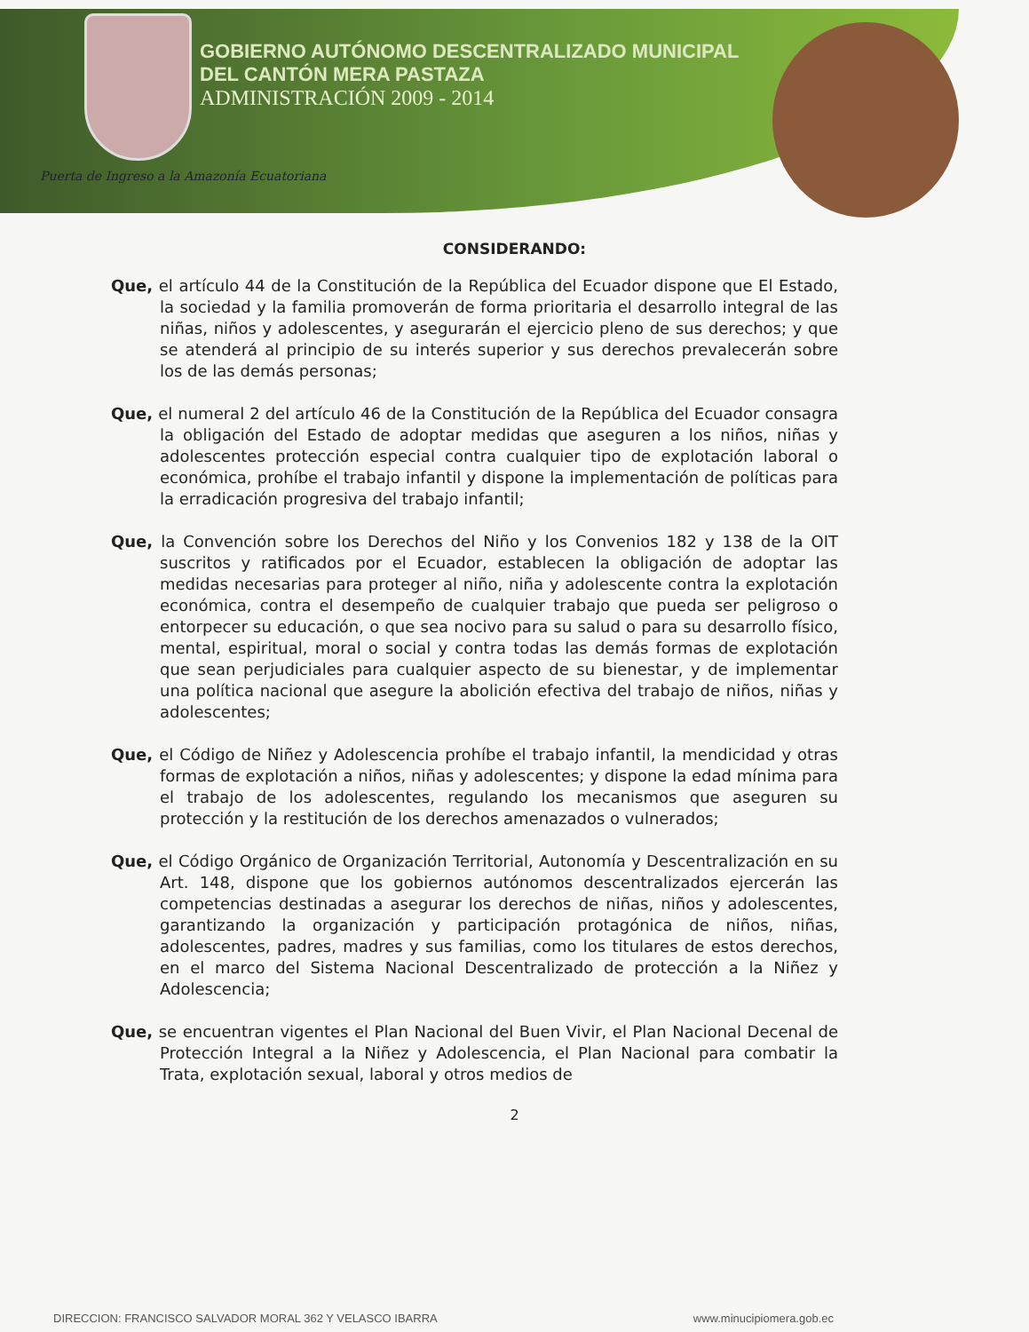GOBIERNO AUTÓNOMO DESCENTRALIZADO MUNICIPAL
DEL CANTÓN MERA PASTAZA
ADMINISTRACIÓN 2009 - 2014
Puerta de Ingreso a la Amazonía Ecuatoriana
CONSIDERANDO:
Que, el artículo 44 de la Constitución de la República del Ecuador dispone que El Estado, la sociedad y la familia promoverán de forma prioritaria el desarrollo integral de las niñas, niños y adolescentes, y asegurarán el ejercicio pleno de sus derechos; y que se atenderá al principio de su interés superior y sus derechos prevalecerán sobre los de las demás personas;
Que, el numeral 2 del artículo 46 de la Constitución de la República del Ecuador consagra la obligación del Estado de adoptar medidas que aseguren a los niños, niñas y adolescentes protección especial contra cualquier tipo de explotación laboral o económica, prohíbe el trabajo infantil y dispone la implementación de políticas para la erradicación progresiva del trabajo infantil;
Que, la Convención sobre los Derechos del Niño y los Convenios 182 y 138 de la OIT suscritos y ratificados por el Ecuador, establecen la obligación de adoptar las medidas necesarias para proteger al niño, niña y adolescente contra la explotación económica, contra el desempeño de cualquier trabajo que pueda ser peligroso o entorpecer su educación, o que sea nocivo para su salud o para su desarrollo físico, mental, espiritual, moral o social y contra todas las demás formas de explotación que sean perjudiciales para cualquier aspecto de su bienestar, y de implementar una política nacional que asegure la abolición efectiva del trabajo de niños, niñas y adolescentes;
Que, el Código de Niñez y Adolescencia prohíbe el trabajo infantil, la mendicidad y otras formas de explotación a niños, niñas y adolescentes; y dispone la edad mínima para el trabajo de los adolescentes, regulando los mecanismos que aseguren su protección y la restitución de los derechos amenazados o vulnerados;
Que, el Código Orgánico de Organización Territorial, Autonomía y Descentralización en su Art. 148, dispone que los gobiernos autónomos descentralizados ejercerán las competencias destinadas a asegurar los derechos de niñas, niños y adolescentes, garantizando la organización y participación protagónica de niños, niñas, adolescentes, padres, madres y sus familias, como los titulares de estos derechos, en el marco del Sistema Nacional Descentralizado de protección a la Niñez y Adolescencia;
Que, se encuentran vigentes el Plan Nacional del Buen Vivir, el Plan Nacional Decenal de Protección Integral a la Niñez y Adolescencia, el Plan Nacional para combatir la Trata, explotación sexual, laboral y otros medios de
2
DIRECCION: FRANCISCO SALVADOR MORAL 362 Y VELASCO IBARRA www.minucipiomera.gob.ec